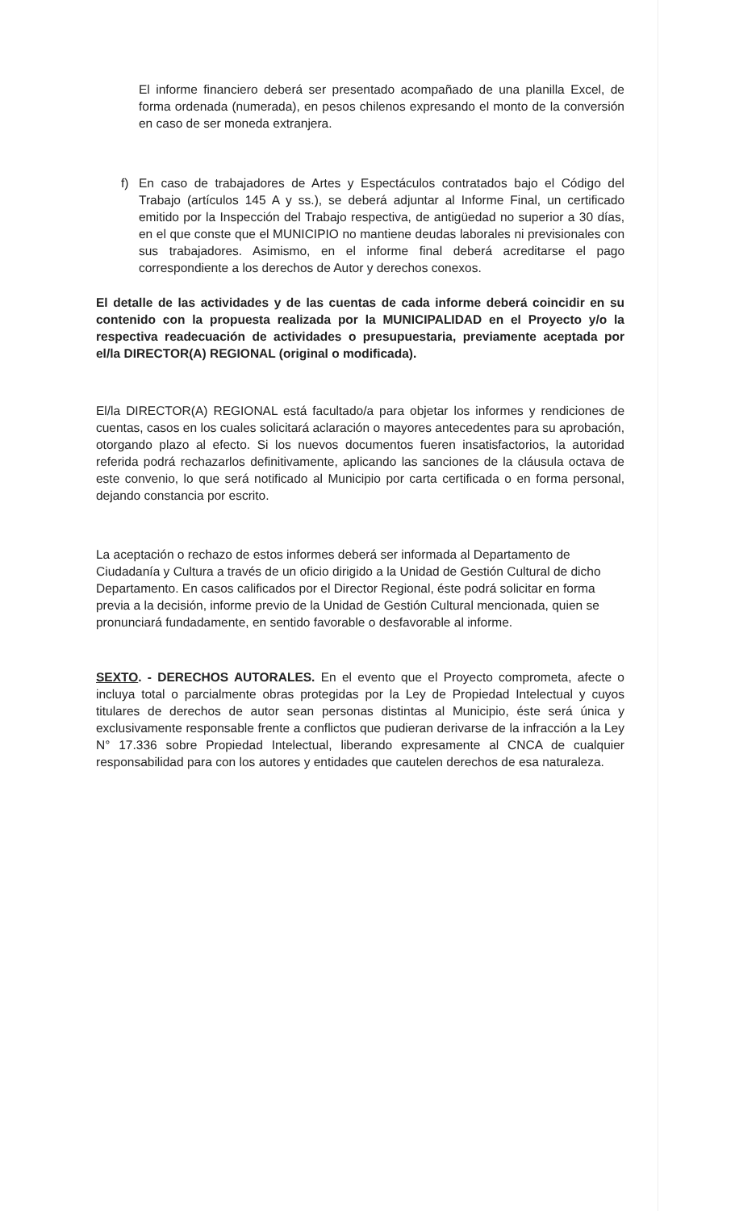El informe financiero deberá ser presentado acompañado de una planilla Excel, de forma ordenada (numerada), en pesos chilenos expresando el monto de la conversión en caso de ser moneda extranjera.
f) En caso de trabajadores de Artes y Espectáculos contratados bajo el Código del Trabajo (artículos 145 A y ss.), se deberá adjuntar al Informe Final, un certificado emitido por la Inspección del Trabajo respectiva, de antigüedad no superior a 30 días, en el que conste que el MUNICIPIO no mantiene deudas laborales ni previsionales con sus trabajadores. Asimismo, en el informe final deberá acreditarse el pago correspondiente a los derechos de Autor y derechos conexos.
El detalle de las actividades y de las cuentas de cada informe deberá coincidir en su contenido con la propuesta realizada por la MUNICIPALIDAD en el Proyecto y/o la respectiva readecuación de actividades o presupuestaria, previamente aceptada por el/la DIRECTOR(A) REGIONAL (original o modificada).
El/la DIRECTOR(A) REGIONAL está facultado/a para objetar los informes y rendiciones de cuentas, casos en los cuales solicitará aclaración o mayores antecedentes para su aprobación, otorgando plazo al efecto. Si los nuevos documentos fueren insatisfactorios, la autoridad referida podrá rechazarlos definitivamente, aplicando las sanciones de la cláusula octava de este convenio, lo que será notificado al Municipio por carta certificada o en forma personal, dejando constancia por escrito.
La aceptación o rechazo de estos informes deberá ser informada al Departamento de Ciudadanía y Cultura a través de un oficio dirigido a la Unidad de Gestión Cultural de dicho Departamento. En casos calificados por el Director Regional, éste podrá solicitar en forma previa a la decisión, informe previo de la Unidad de Gestión Cultural mencionada, quien se pronunciará fundadamente, en sentido favorable o desfavorable al informe.
SEXTO. - DERECHOS AUTORALES. En el evento que el Proyecto comprometa, afecte o incluya total o parcialmente obras protegidas por la Ley de Propiedad Intelectual y cuyos titulares de derechos de autor sean personas distintas al Municipio, éste será única y exclusivamente responsable frente a conflictos que pudieran derivarse de la infracción a la Ley N° 17.336 sobre Propiedad Intelectual, liberando expresamente al CNCA de cualquier responsabilidad para con los autores y entidades que cautelen derechos de esa naturaleza.